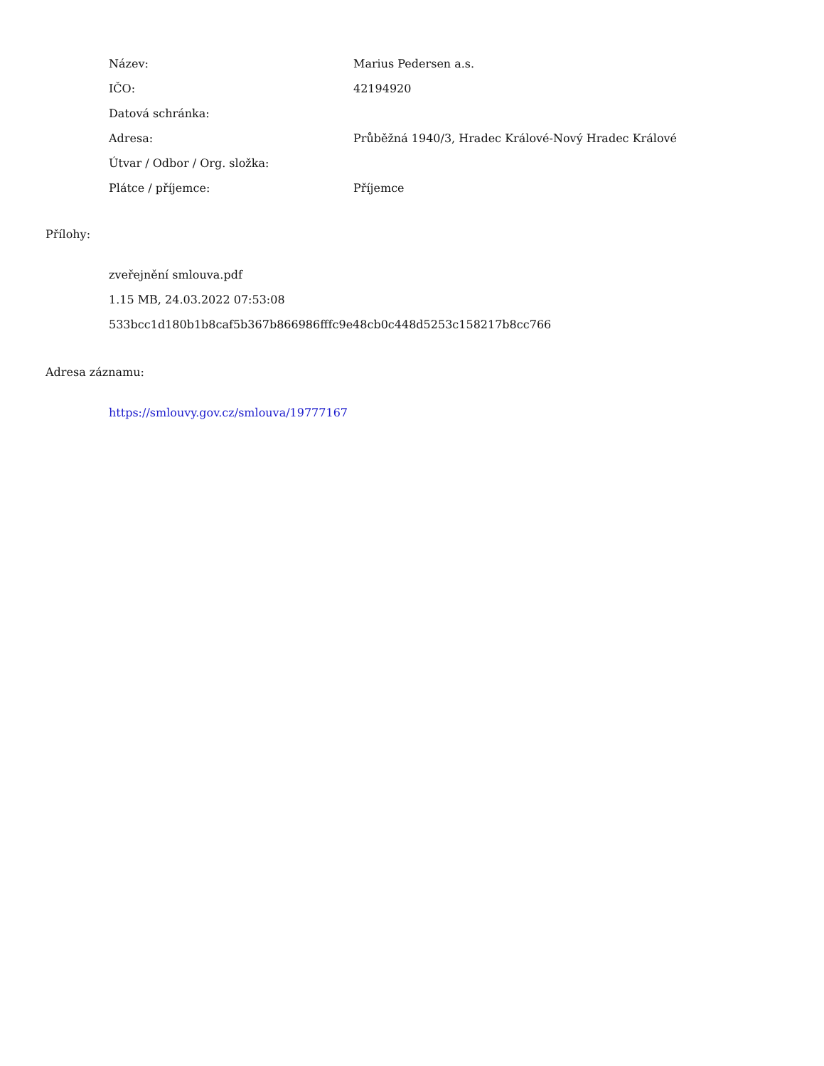| Název: | Marius Pedersen a.s. |
| IČO: | 42194920 |
| Datová schránka: | |
| Adresa: | Průběžná 1940/3, Hradec Králové-Nový Hradec Králové |
| Útvar / Odbor / Org. složka: | |
| Plátce / příjemce: | Příjemce |
Přílohy:
zveřejnění smlouva.pdf
1.15 MB, 24.03.2022 07:53:08
533bcc1d180b1b8caf5b367b866986fffc9e48cb0c448d5253c158217b8cc766
Adresa záznamu:
https://smlouvy.gov.cz/smlouva/19777167